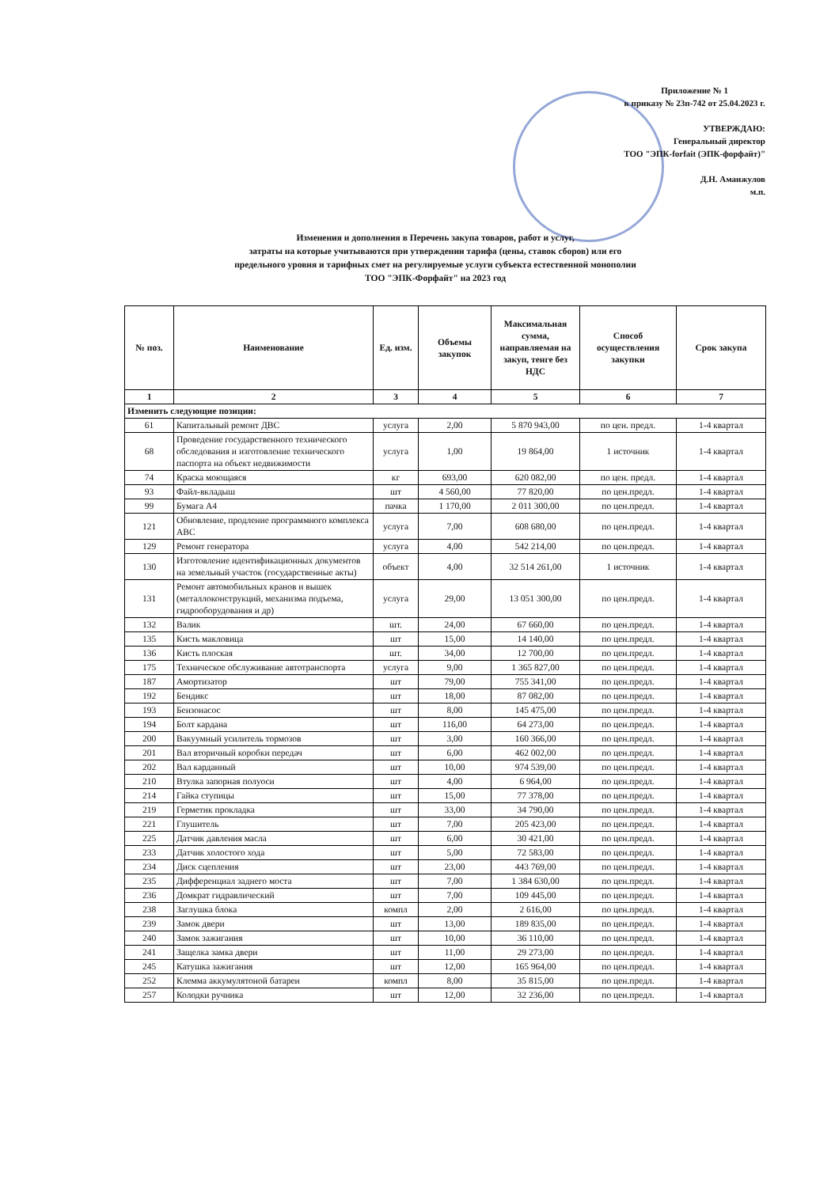Приложение № 1
к приказу № 23п-742 от 25.04.2023 г.
УТВЕРЖДАЮ:
Генеральный директор
ТОО "ЭПК-forfait (ЭПК-форфайт)"
Д.Н. Аманжулов
м.п.
Изменения и дополнения в Перечень закупа товаров, работ и услуг,
затраты на которые учитываются при утверждении тарифа (цены, ставок сборов) или его
предельного уровня и тарифных смет на регулируемые услуги субъекта естественной монополии
ТОО "ЭПК-Форфайт" на 2023 год
| № поз. | Наименование | Ед. изм. | Объемы закупок | Максимальная сумма, направляемая на закуп, тенге без НДС | Способ осуществления закупки | Срок закупа |
| --- | --- | --- | --- | --- | --- | --- |
| 1 | 2 | 3 | 4 | 5 | 6 | 7 |
| Изменить следующие позиции: | | | | | | |
| 61 | Капитальный ремонт ДВС | услуга | 2,00 | 5 870 943,00 | по цен. предл. | 1-4 квартал |
| 68 | Проведение государственного технического обследования и изготовление технического паспорта на объект недвижимости | услуга | 1,00 | 19 864,00 | 1 источник | 1-4 квартал |
| 74 | Краска моющаяся | кг | 693,00 | 620 082,00 | по цен. предл. | 1-4 квартал |
| 93 | Файл-вкладыш | шт | 4 560,00 | 77 820,00 | по цен.предл. | 1-4 квартал |
| 99 | Бумага А4 | пачка | 1 170,00 | 2 011 300,00 | по цен.предл. | 1-4 квартал |
| 121 | Обновление, продление программного комплекса АВС | услуга | 7,00 | 608 680,00 | по цен.предл. | 1-4 квартал |
| 129 | Ремонт генератора | услуга | 4,00 | 542 214,00 | по цен.предл. | 1-4 квартал |
| 130 | Изготовление идентификационных документов на земельный участок (государственные акты) | объект | 4,00 | 32 514 261,00 | 1 источник | 1-4 квартал |
| 131 | Ремонт автомобильных кранов и вышек (металлоконструкций, механизма подъема, гидрооборудования и др) | услуга | 29,00 | 13 051 300,00 | по цен.предл. | 1-4 квартал |
| 132 | Валик | шт. | 24,00 | 67 660,00 | по цен.предл. | 1-4 квартал |
| 135 | Кисть макловица | шт | 15,00 | 14 140,00 | по цен.предл. | 1-4 квартал |
| 136 | Кисть плоская | шт. | 34,00 | 12 700,00 | по цен.предл. | 1-4 квартал |
| 175 | Техническое обслуживание автотранспорта | услуга | 9,00 | 1 365 827,00 | по цен.предл. | 1-4 квартал |
| 187 | Амортизатор | шт | 79,00 | 755 341,00 | по цен.предл. | 1-4 квартал |
| 192 | Бендикс | шт | 18,00 | 87 082,00 | по цен.предл. | 1-4 квартал |
| 193 | Бензонасос | шт | 8,00 | 145 475,00 | по цен.предл. | 1-4 квартал |
| 194 | Болт кардана | шт | 116,00 | 64 273,00 | по цен.предл. | 1-4 квартал |
| 200 | Вакуумный усилитель тормозов | шт | 3,00 | 160 366,00 | по цен.предл. | 1-4 квартал |
| 201 | Вал вторичный коробки передач | шт | 6,00 | 462 002,00 | по цен.предл. | 1-4 квартал |
| 202 | Вал карданный | шт | 10,00 | 974 539,00 | по цен.предл. | 1-4 квартал |
| 210 | Втулка запорная полуоси | шт | 4,00 | 6 964,00 | по цен.предл. | 1-4 квартал |
| 214 | Гайка ступицы | шт | 15,00 | 77 378,00 | по цен.предл. | 1-4 квартал |
| 219 | Герметик прокладка | шт | 33,00 | 34 790,00 | по цен.предл. | 1-4 квартал |
| 221 | Глушитель | шт | 7,00 | 205 423,00 | по цен.предл. | 1-4 квартал |
| 225 | Датчик давления масла | шт | 6,00 | 30 421,00 | по цен.предл. | 1-4 квартал |
| 233 | Датчик холостого хода | шт | 5,00 | 72 583,00 | по цен.предл. | 1-4 квартал |
| 234 | Диск сцепления | шт | 23,00 | 443 769,00 | по цен.предл. | 1-4 квартал |
| 235 | Дифференциал заднего моста | шт | 7,00 | 1 384 630,00 | по цен.предл. | 1-4 квартал |
| 236 | Домкрат гидравлический | шт | 7,00 | 109 445,00 | по цен.предл. | 1-4 квартал |
| 238 | Заглушка блока | компл | 2,00 | 2 616,00 | по цен.предл. | 1-4 квартал |
| 239 | Замок двери | шт | 13,00 | 189 835,00 | по цен.предл. | 1-4 квартал |
| 240 | Замок зажигания | шт | 10,00 | 36 110,00 | по цен.предл. | 1-4 квартал |
| 241 | Защелка замка двери | шт | 11,00 | 29 273,00 | по цен.предл. | 1-4 квартал |
| 245 | Катушка зажигания | шт | 12,00 | 165 964,00 | по цен.предл. | 1-4 квартал |
| 252 | Клемма аккумулятоной батареи | компл | 8,00 | 35 815,00 | по цен.предл. | 1-4 квартал |
| 257 | Колодки ручника | шт | 12,00 | 32 236,00 | по цен.предл. | 1-4 квартал |